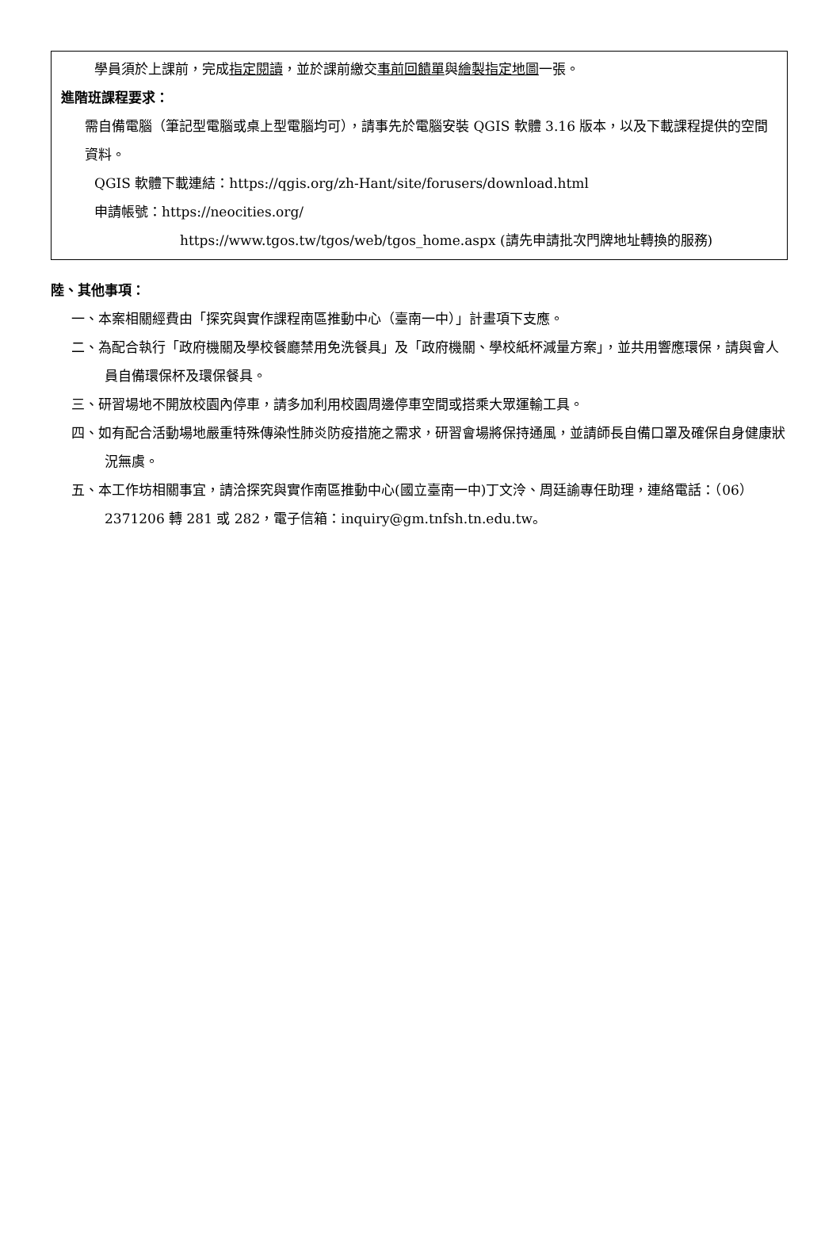學員須於上課前，完成指定閱讀，並於課前繳交事前回饋單與繪製指定地圖一張。
進階班課程要求：
需自備電腦（筆記型電腦或桌上型電腦均可），請事先於電腦安裝 QGIS 軟體 3.16 版本，以及下載課程提供的空間資料。
QGIS 軟體下載連結：https://qgis.org/zh-Hant/site/forusers/download.html
申請帳號：https://neocities.org/
https://www.tgos.tw/tgos/web/tgos_home.aspx (請先申請批次門牌地址轉換的服務)
陸、其他事項：
一、本案相關經費由「探究與實作課程南區推動中心（臺南一中）」計畫項下支應。
二、為配合執行「政府機關及學校餐廳禁用免洗餐具」及「政府機關、學校紙杯減量方案」，並共用響應環保，請與會人員自備環保杯及環保餐具。
三、研習場地不開放校園內停車，請多加利用校園周邊停車空間或搭乘大眾運輸工具。
四、如有配合活動場地嚴重特殊傳染性肺炎防疫措施之需求，研習會場將保持通風，並請師長自備口罩及確保自身健康狀況無虞。
五、本工作坊相關事宜，請洽探究與實作南區推動中心(國立臺南一中)丁文泠、周廷諭專任助理，連絡電話：（06）2371206 轉 281 或 282，電子信箱：inquiry@gm.tnfsh.tn.edu.tw。